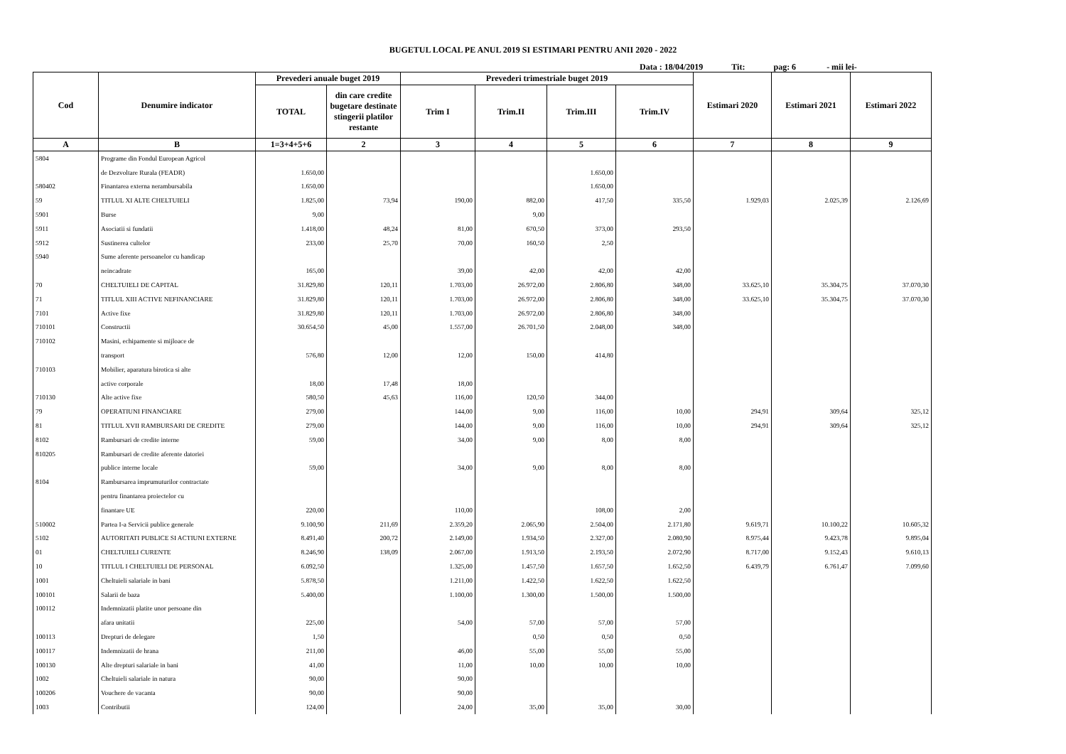BUGETUL LOCAL PE ANUL 2019 SI ESTIMARI PENTRU ANII 2020 - 2022
Data : 18/04/2019 Tit: pag: 6 - mii lei-
| Cod | Denumire indicator | Prevederi anuale buget 2019 | | Prevederi trimestriale buget 2019 | | | | Estimari 2020 | Estimari 2021 | Estimari 2022 |
| --- | --- | --- | --- | --- | --- | --- | --- | --- | --- | --- |
| | | TOTAL | din care credite bugetare destinate stingerii platilor restante | Trim I | Trim.II | Trim.III | Trim.IV | | | |
| A | B | 1=3+4+5+6 | 2 | 3 | 4 | 5 | 6 | 7 | 8 | 9 |
| 5804 | Programe din Fondul European Agricol | | | | | | | | | |
| | de Dezvoltare Rurala (FEADR) | 1.650,00 | | | | 1.650,00 | | | | |
| 580402 | Finantarea externa nerambursabila | 1.650,00 | | | | 1.650,00 | | | | |
| 59 | TITLUL XI ALTE CHELTUIELI | 1.825,00 | 73,94 | 190,00 | 882,00 | 417,50 | 335,50 | 1.929,03 | 2.025,39 | 2.126,69 |
| 5901 | Burse | 9,00 | | | 9,00 | | | | | |
| 5911 | Asociatii si fundatii | 1.418,00 | 48,24 | 81,00 | 670,50 | 373,00 | 293,50 | | | |
| 5912 | Sustinerea cultelor | 233,00 | 25,70 | 70,00 | 160,50 | 2,50 | | | | |
| 5940 | Sume aferente persoanelor cu handicap | | | | | | | | | |
| | neincadrate | 165,00 | | 39,00 | 42,00 | 42,00 | 42,00 | | | |
| 70 | CHELTUIELI DE CAPITAL | 31.829,80 | 120,11 | 1.703,00 | 26.972,00 | 2.806,80 | 348,00 | 33.625,10 | 35.304,75 | 37.070,30 |
| 71 | TITLUL XIII ACTIVE NEFINANCIARE | 31.829,80 | 120,11 | 1.703,00 | 26.972,00 | 2.806,80 | 348,00 | 33.625,10 | 35.304,75 | 37.070,30 |
| 7101 | Active fixe | 31.829,80 | 120,11 | 1.703,00 | 26.972,00 | 2.806,80 | 348,00 | | | |
| 710101 | Constructii | 30.654,50 | 45,00 | 1.557,00 | 26.701,50 | 2.048,00 | 348,00 | | | |
| 710102 | Masini, echipamente si mijloace de | | | | | | | | | |
| | transport | 576,80 | 12,00 | 12,00 | 150,00 | 414,80 | | | | |
| 710103 | Mobilier, aparatura birotica si alte | | | | | | | | | |
| | active corporale | 18,00 | 17,48 | 18,00 | | | | | | |
| 710130 | Alte active fixe | 580,50 | 45,63 | 116,00 | 120,50 | 344,00 | | | | |
| 79 | OPERATIUNI FINANCIARE | 279,00 | | 144,00 | 9,00 | 116,00 | 10,00 | 294,91 | 309,64 | 325,12 |
| 81 | TITLUL XVII RAMBURSARI DE CREDITE | 279,00 | | 144,00 | 9,00 | 116,00 | 10,00 | 294,91 | 309,64 | 325,12 |
| 8102 | Rambursari de credite interne | 59,00 | | 34,00 | 9,00 | 8,00 | 8,00 | | | |
| 810205 | Rambursari de credite aferente datoriei | | | | | | | | | |
| | publice interne locale | 59,00 | | 34,00 | 9,00 | 8,00 | 8,00 | | | |
| 8104 | Rambursarea imprumuturilor contractate | | | | | | | | | |
| | pentru finantarea proiectelor cu | | | | | | | | | |
| | finantare UE | 220,00 | | 110,00 | | 108,00 | 2,00 | | | |
| 510002 | Partea I-a Servicii publice generale | 9.100,90 | 211,69 | 2.359,20 | 2.065,90 | 2.504,00 | 2.171,80 | 9.619,71 | 10.100,22 | 10.605,32 |
| 5102 | AUTORITATI PUBLICE SI ACTIUNI EXTERNE | 8.491,40 | 200,72 | 2.149,00 | 1.934,50 | 2.327,00 | 2.080,90 | 8.975,44 | 9.423,78 | 9.895,04 |
| 01 | CHELTUIELI CURENTE | 8.246,90 | 138,09 | 2.067,00 | 1.913,50 | 2.193,50 | 2.072,90 | 8.717,00 | 9.152,43 | 9.610,13 |
| 10 | TITLUL I CHELTUIELI DE PERSONAL | 6.092,50 | | 1.325,00 | 1.457,50 | 1.657,50 | 1.652,50 | 6.439,79 | 6.761,47 | 7.099,60 |
| 1001 | Cheltuieli salariale in bani | 5.878,50 | | 1.211,00 | 1.422,50 | 1.622,50 | 1.622,50 | | | |
| 100101 | Salarii de baza | 5.400,00 | | 1.100,00 | 1.300,00 | 1.500,00 | 1.500,00 | | | |
| 100112 | Indemnizatii platite unor persoane din | | | | | | | | | |
| | afara unitatii | 225,00 | | 54,00 | 57,00 | 57,00 | 57,00 | | | |
| 100113 | Drepturi de delegare | 1,50 | | | 0,50 | 0,50 | 0,50 | | | |
| 100117 | Indemnizatii de hrana | 211,00 | | 46,00 | 55,00 | 55,00 | 55,00 | | | |
| 100130 | Alte drepturi salariale in bani | 41,00 | | 11,00 | 10,00 | 10,00 | 10,00 | | | |
| 1002 | Cheltuieli salariale in natura | 90,00 | | 90,00 | | | | | | |
| 100206 | Vouchere de vacanta | 90,00 | | 90,00 | | | | | | |
| 1003 | Contributii | 124,00 | | 24,00 | 35,00 | 35,00 | 30,00 | | | |